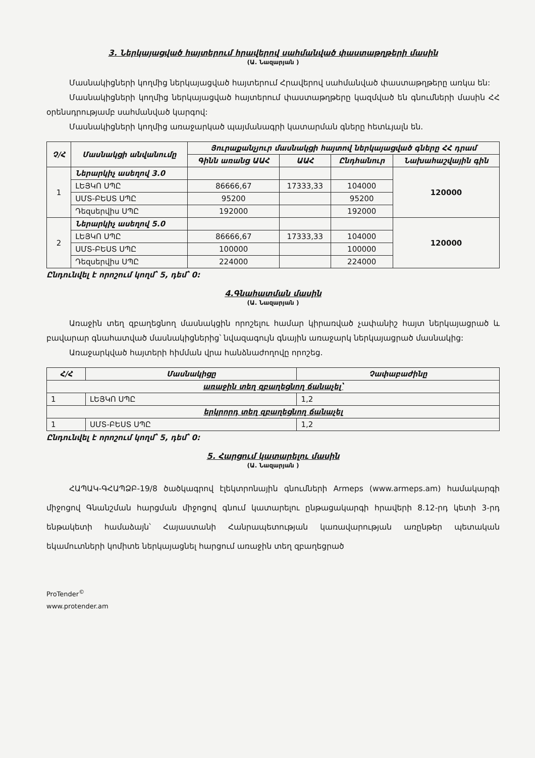3. Ներկայացված հայտերում հրավերով սահմանված փաստաթղթերի մասին
(Ա. Նազարյան )
Մասնակիցների կողմից ներկայացված հայտերում Հրավերով սահմանված փաստաթղթերը առկա են:
Մասնակիցների կողմից ներկայացված հայտերում փաստաթղթերը կազմված են գնումների մասին ՀՀ օրենսդրությամբ սահմանված կարգով:
Մասնակիցների կողմից առաջարկած պայմանագրի կատարման գները հետևյալն են.
| Չ/Հ | Մասնակցի անվանումը | Յուրաքանչյուր մասնակցի հայտով ներկայացված գները ՀՀ դրամ | | | |
| --- | --- | --- | --- | --- | --- |
| | | Գինն առանց ԱԱՀ | ԱԱՀ | Ընդհանուր | Նախահաշվային գին |
| 1 | Ներարկիչ ասեղով 3.0 | | | | 120000 |
| | ԼԵՅԿՈ ՍՊԸ | 86666,67 | 17333,33 | 104000 | |
| | ՍՄՏ-ԲԵՍՏ ՍՊԸ | 95200 | | 95200 | |
| | Դեզսերվիս ՍՊԸ | 192000 | | 192000 | |
| 2 | Ներարկիչ ասեղով 5.0 | | | | 120000 |
| | ԼԵՅԿՈ ՍՊԸ | 86666,67 | 17333,33 | 104000 | |
| | ՍՄՏ-ԲԵՍՏ ՍՊԸ | 100000 | | 100000 | |
| | Դեզսերվիս ՍՊԸ | 224000 | | 224000 | |
Ընդունվել է որոշում կողմ՝ 5, դեմ՝ 0:
4.Գնահատման մասին
(Ա. Նազարյան )
Առաջին տեղ զբաղեցնող մասնակցին որոշելու համար կիրառված չափանիշ հայտ ներկայացրած և բավարար գնահատված մասնակիցներից՝ նվազագույն գնային առաջարկ ներկայացրած մասնակից:
Առաջարկված հայտերի հիմման վրա հանձնաժողովը որոշեց.
| Հ/Հ | Մասնակիցը | Չափաբաժինը |
| --- | --- | --- |
| առաջին տեղ զբաղեցնող ճանաչել՝ | | |
| 1 | ԼԵՅԿՈ ՍՊԸ | 1,2 |
| երկրորդ տեղ զբաղեցնող ճանաչել | | |
| 1 | ՍՄՏ-ԲԵՍՏ ՍՊԸ | 1,2 |
Ընդունվել է որոշում կողմ՝ 5, դեմ՝ 0:
5. Հարցում կատարելու մասին
(Ա. Նազարյան )
ՀԱՊԱԿ-ԳՀԱՊՁԲ-19/8 ծածկագրով էլեկտրոնային գնումների Armeps (www.armeps.am) համակարգի միջոցով Գնանշման հարցման միջոցով գնում կատարելու ընթացակարգի հրավերի 8.12-րդ կետի 3-րդ ենթակետի համաձայն՝ Հայաստանի Հանրապետության կառավարության առընթեր պետական եկամուտների կոմիտե ներկայացնել հարցում առաջին տեղ զբաղեցրած
ProTender<sup>©</sup>
www.protender.am